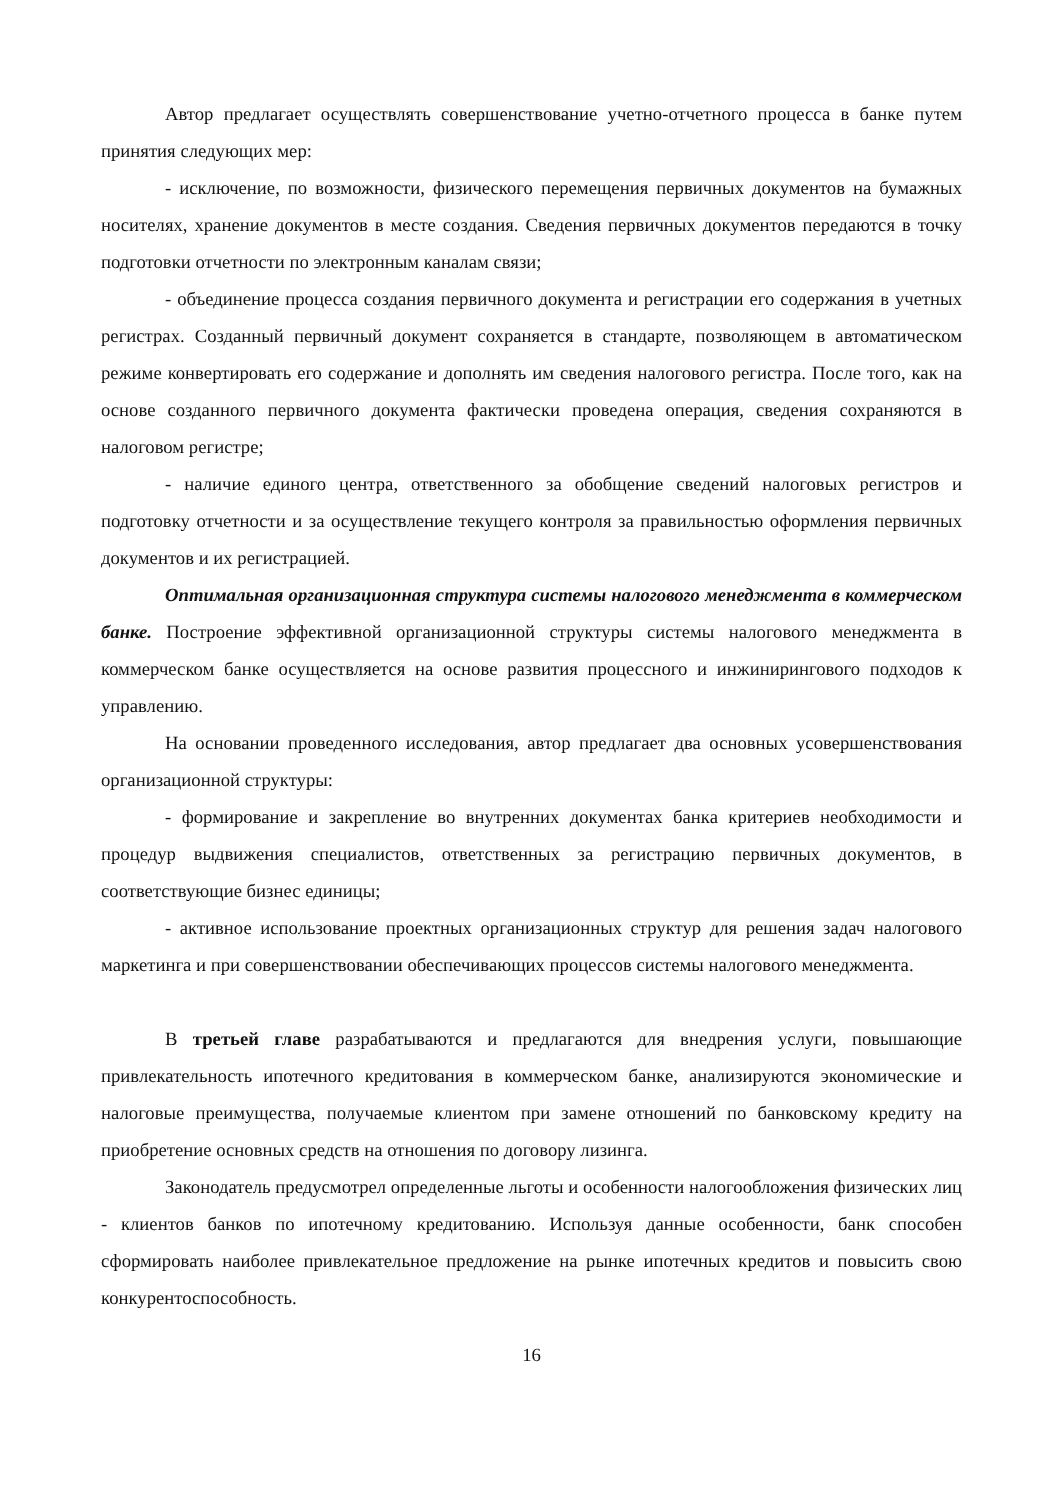Автор предлагает осуществлять совершенствование учетно-отчетного процесса в банке путем принятия следующих мер:
- исключение, по возможности, физического перемещения первичных документов на бумажных носителях, хранение документов в месте создания. Сведения первичных документов передаются в точку подготовки отчетности по электронным каналам связи;
- объединение процесса создания первичного документа и регистрации его содержания в учетных регистрах. Созданный первичный документ сохраняется в стандарте, позволяющем в автоматическом режиме конвертировать его содержание и дополнять им сведения налогового регистра. После того, как на основе созданного первичного документа фактически проведена операция, сведения сохраняются в налоговом регистре;
- наличие единого центра, ответственного за обобщение сведений налоговых регистров и подготовку отчетности и за осуществление текущего контроля за правильностью оформления первичных документов и их регистрацией.
Оптимальная организационная структура системы налогового менеджмента в коммерческом банке. Построение эффективной организационной структуры системы налогового менеджмента в коммерческом банке осуществляется на основе развития процессного и инжинирингового подходов к управлению.
На основании проведенного исследования, автор предлагает два основных усовершенствования организационной структуры:
- формирование и закрепление во внутренних документах банка критериев необходимости и процедур выдвижения специалистов, ответственных за регистрацию первичных документов, в соответствующие бизнес единицы;
- активное использование проектных организационных структур для решения задач налогового маркетинга и при совершенствовании обеспечивающих процессов системы налогового менеджмента.
В третьей главе разрабатываются и предлагаются для внедрения услуги, повышающие привлекательность ипотечного кредитования в коммерческом банке, анализируются экономические и налоговые преимущества, получаемые клиентом при замене отношений по банковскому кредиту на приобретение основных средств на отношения по договору лизинга.
Законодатель предусмотрел определенные льготы и особенности налогообложения физических лиц - клиентов банков по ипотечному кредитованию. Используя данные особенности, банк способен сформировать наиболее привлекательное предложение на рынке ипотечных кредитов и повысить свою конкурентоспособность.
16